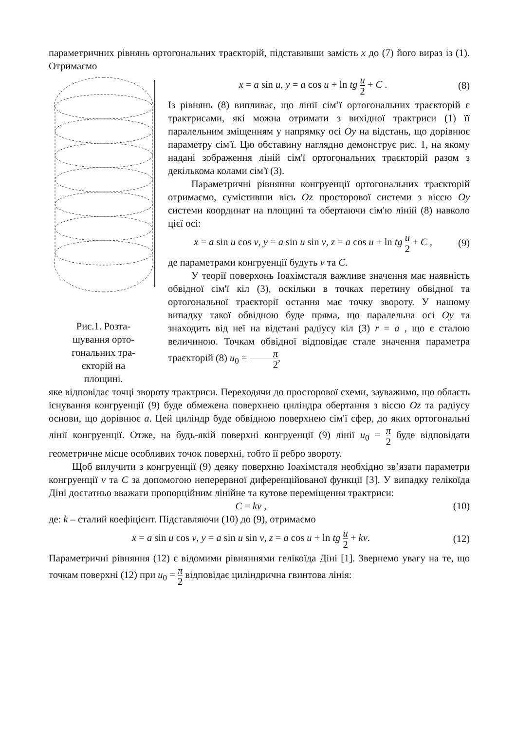параметричних рівнянь ортогональних траєкторій, підставивши замість x до (7) його вираз із (1). Отримаємо
Рис.1. Розта-
шування орто-
гональних тра-
єкторій на
площині.
x = a sin u, y = a cos u + ln tg u 2 + C . (8)
Із рівнянь (8) випливає, що лінії сім’ї ортогональних траєкторій є трактрисами, які можна отримати з вихідної трактриси (1) її паралельним зміщенням у напрямку осі Oy на відстань, що дорівнює параметру сім'ї. Цю обставину наглядно демонструє рис. 1, на якому надані зображення ліній сім'ї ортогональних траєкторій разом з декількома колами сім'ї (3).
Параметричні рівняння конгруенції ортогональних траєкторій отримаємо, сумістивши вісь Oz просторової системи з віссю Oy системи координат на площині та обертаючи сім'ю ліній (8) навколо цієї осі:
x = a sin u cos v, y = a sin u sin v, z = a cos u + ln tg u 2 + C , (9)
де параметрами конгруенції будуть v та C.
У теорії поверхонь Іоахімсталя важливе значення має наявність обвідної сім'ї кіл (3), оскільки в точках перетину обвідної та ортогональної траєкторії остання має точку звороту. У нашому випадку такої обвідною буде пряма, що паралельна осі Oy та знаходить від неї на відстані радіусу кіл (3) r = a , що є сталою величиною. Точкам обвідної відповідає стале значення параметра траєкторій (8) u<sub>0</sub> = π 2,
яке відповідає точці звороту трактриси. Переходячи до просторової схеми, зауважимо, що область існування конгруенції (9) буде обмежена поверхнею циліндра обертання з віссю Oz та радіусу основи, що дорівнює a. Цей циліндр буде обвідною поверхнею сім'ї сфер, до яких ортогональні лінії конгруенції. Отже, на будь-якій поверхні конгруенції (9) лінії u<sub>0</sub> = π 2 буде відповідати геометричне місце особливих точок поверхні, тобто її ребро звороту.
Щоб вилучити з конгруенції (9) деяку поверхню Іоахімсталя необхідно зв’язати параметри конгруенції v та C за допомогою неперервної диференційованої функції [3]. У випадку гелікоїда Діні достатньо вважати пропорційним лінійне та кутове переміщення трактриси:
C = kv , (10)
де: k – сталий коефіцієнт. Підставляючи (10) до (9), отримаємо
x = a sin u cos v, y = a sin u sin v, z = a cos u + ln tg u 2 + kv. (12)
Параметричні рівняння (12) є відомими рівняннями гелікоїда Діні [1]. Звернемо увагу на те, що точкам поверхні (12) при u<sub>0</sub> = π 2 відповідає циліндрична гвинтова лінія: